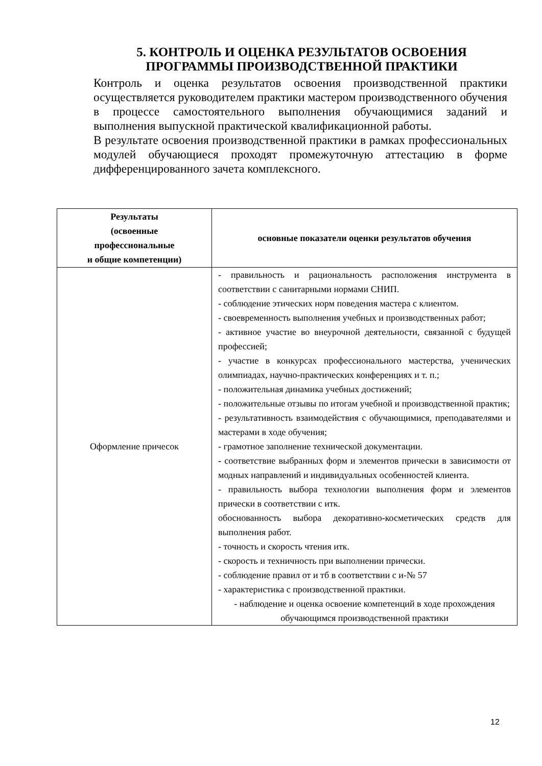5. КОНТРОЛЬ И ОЦЕНКА РЕЗУЛЬТАТОВ ОСВОЕНИЯ
ПРОГРАММЫ ПРОИЗВОДСТВЕННОЙ ПРАКТИКИ
Контроль и оценка результатов освоения производственной практики осуществляется руководителем практики мастером производственного обучения в процессе самостоятельного выполнения обучающимися заданий и выполнения выпускной практической квалификационной работы.
В результате освоения производственной практики в рамках профессиональных модулей обучающиеся проходят промежуточную аттестацию в форме дифференцированного зачета комплексного.
| Результаты (освоенные профессиональные и общие компетенции) | основные показатели оценки результатов обучения |
| --- | --- |
| Оформление причесок | - правильность и рациональность расположения инструмента в соответствии с санитарными нормами СНИП. - соблюдение этических норм поведения мастера с клиентом. - своевременность выполнения учебных и производственных работ; - активное участие во внеурочной деятельности, связанной с будущей профессией; - участие в конкурсах профессионального мастерства, ученических олимпиадах, научно-практических конференциях и т. п.; - положительная динамика учебных достижений; - положительные отзывы по итогам учебной и производственной практик; - результативность взаимодействия с обучающимися, преподавателями и мастерами в ходе обучения; - грамотное заполнение технической документации. - соответствие выбранных форм и элементов прически в зависимости от модных направлений и индивидуальных особенностей клиента. - правильность выбора технологии выполнения форм и элементов прически в соответствии с итк. обоснованность выбора декоративно-косметических средств для выполнения работ. - точность и скорость чтения итк. - скорость и техничность при выполнении прически. - соблюдение правил от и тб в соответствии с и-№ 57 - характеристика с производственной практики. - наблюдение и оценка освоение компетенций в ходе прохождения обучающимся производственной практики |
12